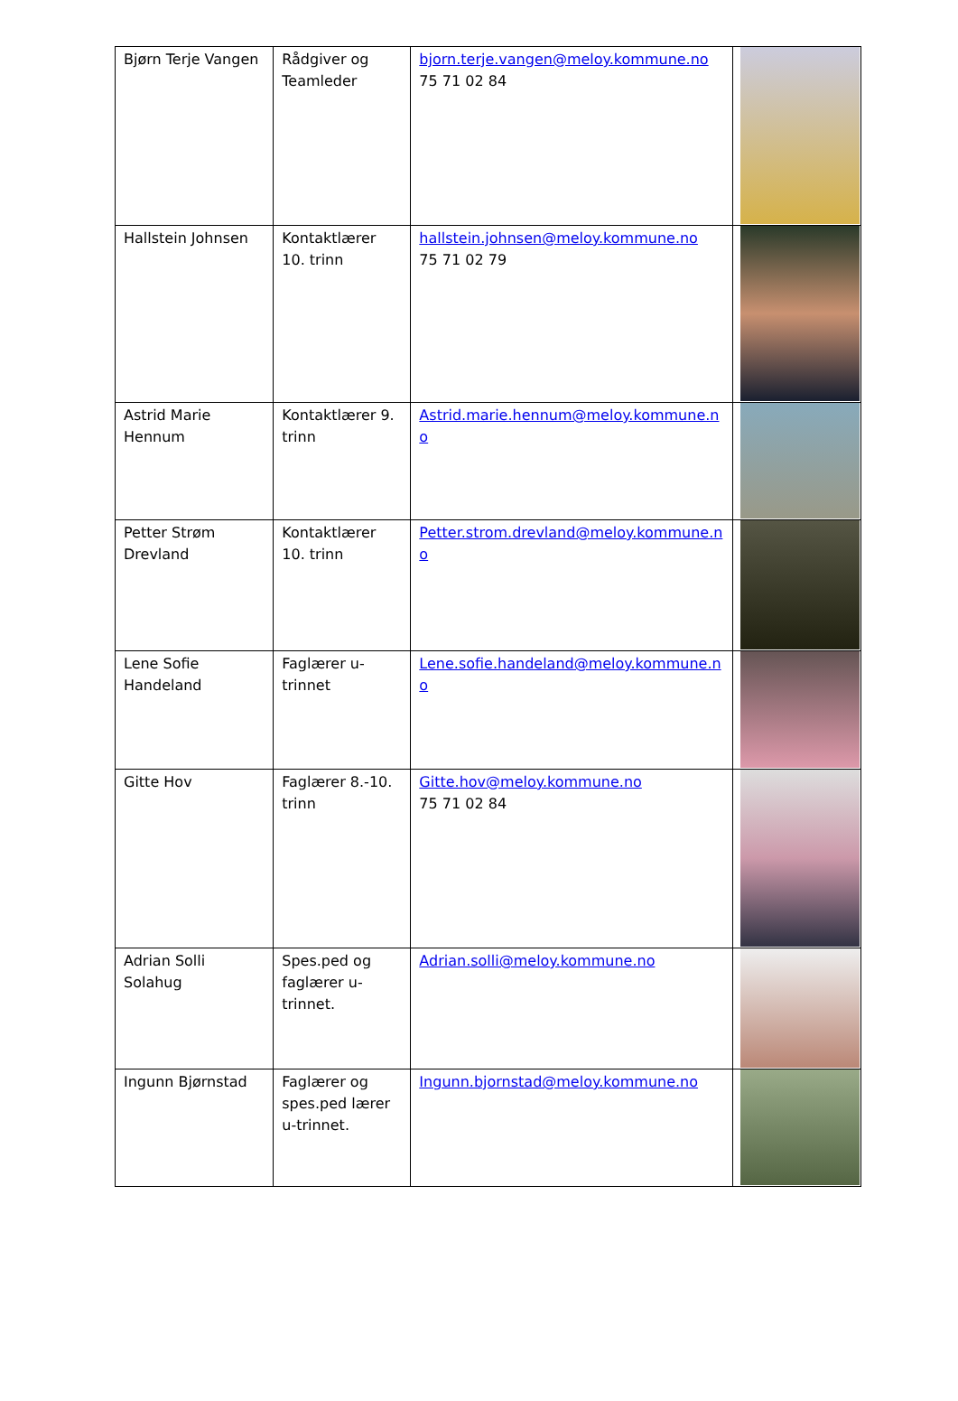| Bjørn Terje Vangen | Rådgiver og Teamleder | bjorn.terje.vangen@meloy.kommune.no 75 71 02 84 | |
| Hallstein Johnsen | Kontaktlærer 10. trinn | hallstein.johnsen@meloy.kommune.no 75 71 02 79 | |
| Astrid Marie Hennum | Kontaktlærer 9. trinn | Astrid.marie.hennum@meloy.kommune.no | |
| Petter Strøm Drevland | Kontaktlærer 10. trinn | Petter.strom.drevland@meloy.kommune.no | |
| Lene Sofie Handeland | Faglærer u-trinnet | Lene.sofie.handeland@meloy.kommune.no | |
| Gitte Hov | Faglærer 8.-10. trinn | Gitte.hov@meloy.kommune.no 75 71 02 84 | |
| Adrian Solli Solahug | Spes.ped og faglærer u-trinnet. | Adrian.solli@meloy.kommune.no | |
| Ingunn Bjørnstad | Faglærer og spes.ped lærer u-trinnet. | Ingunn.bjornstad@meloy.kommune.no | |